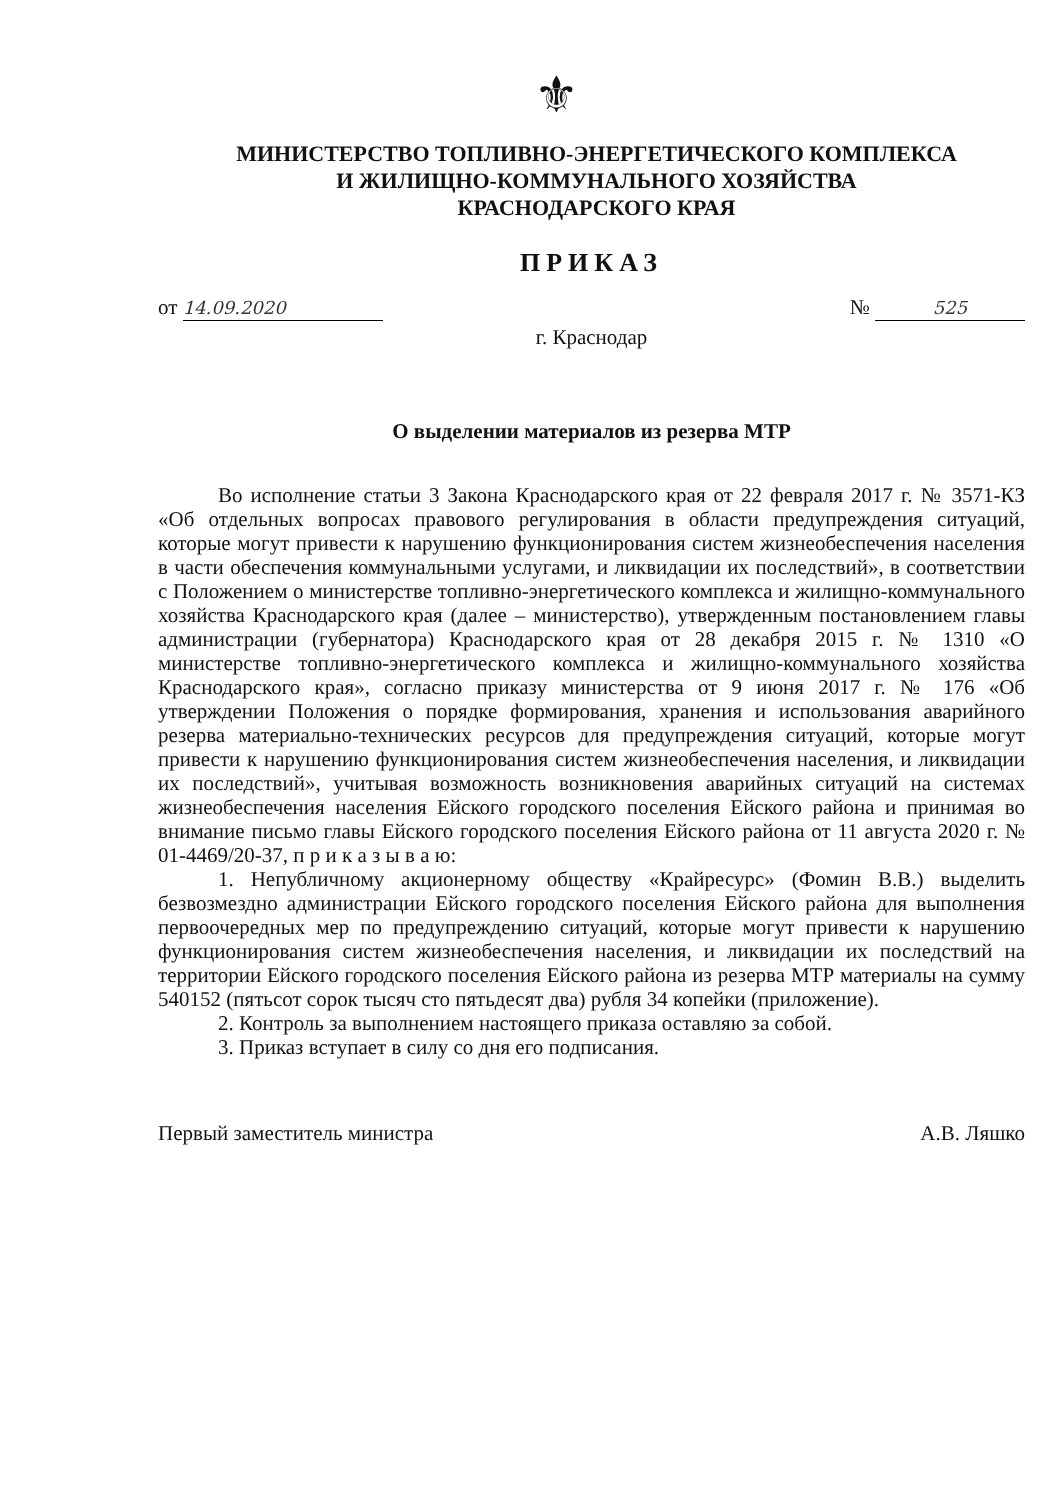⚜
МИНИСТЕРСТВО ТОПЛИВНО-ЭНЕРГЕТИЧЕСКОГО КОМПЛЕКСА
И ЖИЛИЩНО-КОММУНАЛЬНОГО ХОЗЯЙСТВА
КРАСНОДАРСКОГО КРАЯ
ПРИКАЗ
от 14.09.2020 № 525
г. Краснодар
О выделении материалов из резерва МТР
Во исполнение статьи 3 Закона Краснодарского края от 22 февраля 2017 г. № 3571-КЗ «Об отдельных вопросах правового регулирования в области предупреждения ситуаций, которые могут привести к нарушению функционирования систем жизнеобеспечения населения в части обеспечения коммунальными услугами, и ликвидации их последствий», в соответствии с Положением о министерстве топливно-энергетического комплекса и жилищно-коммунального хозяйства Краснодарского края (далее – министерство), утвержденным постановлением главы администрации (губернатора) Краснодарского края от 28 декабря 2015 г. № 1310 «О министерстве топливно-энергетического комплекса и жилищно-коммунального хозяйства Краснодарского края», согласно приказу министерства от 9 июня 2017 г. № 176 «Об утверждении Положения о порядке формирования, хранения и использования аварийного резерва материально-технических ресурсов для предупреждения ситуаций, которые могут привести к нарушению функционирования систем жизнеобеспечения населения, и ликвидации их последствий», учитывая возможность возникновения аварийных ситуаций на системах жизнеобеспечения населения Ейского городского поселения Ейского района и принимая во внимание письмо главы Ейского городского поселения Ейского района от 11 августа 2020 г. № 01-4469/20-37, п р и к а з ы в а ю:
1. Непубличному акционерному обществу «Крайресурс» (Фомин В.В.) выделить безвозмездно администрации Ейского городского поселения Ейского района для выполнения первоочередных мер по предупреждению ситуаций, которые могут привести к нарушению функционирования систем жизнеобеспечения населения, и ликвидации их последствий на территории Ейского городского поселения Ейского района из резерва МТР материалы на сумму 540152 (пятьсот сорок тысяч сто пятьдесят два) рубля 34 копейки (приложение).
2. Контроль за выполнением настоящего приказа оставляю за собой.
3. Приказ вступает в силу со дня его подписания.
Первый заместитель министра А.В. Ляшко